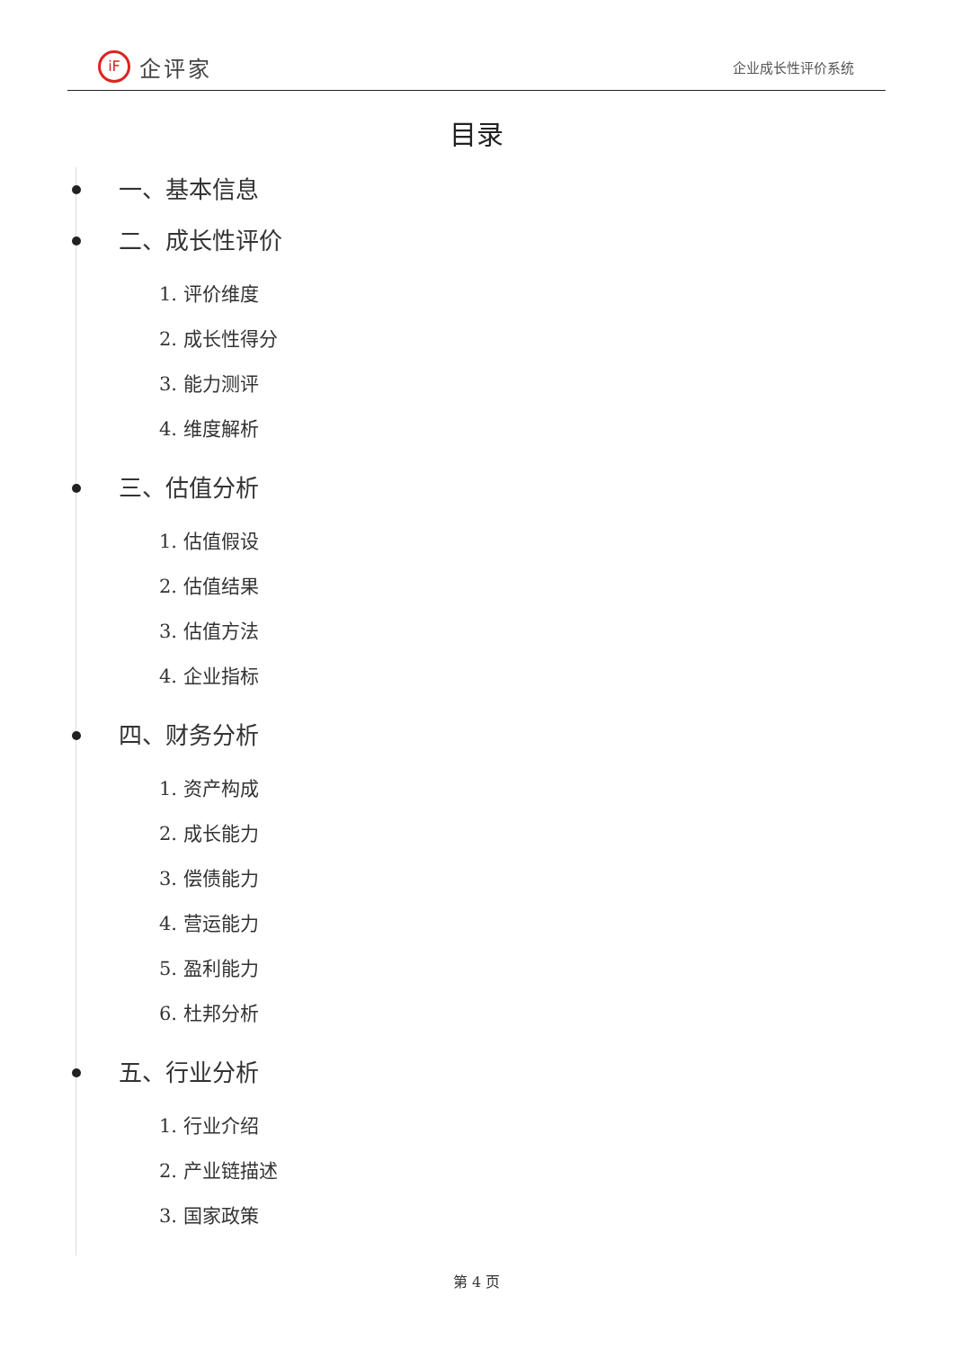iF
企评家
企业成长性评价系统
目录
一、基本信息
二、成长性评价
1. 评价维度
2. 成长性得分
3. 能力测评
4. 维度解析
三、估值分析
1. 估值假设
2. 估值结果
3. 估值方法
4. 企业指标
四、财务分析
1. 资产构成
2. 成长能力
3. 偿债能力
4. 营运能力
5. 盈利能力
6. 杜邦分析
五、行业分析
1. 行业介绍
2. 产业链描述
3. 国家政策
第 4 页